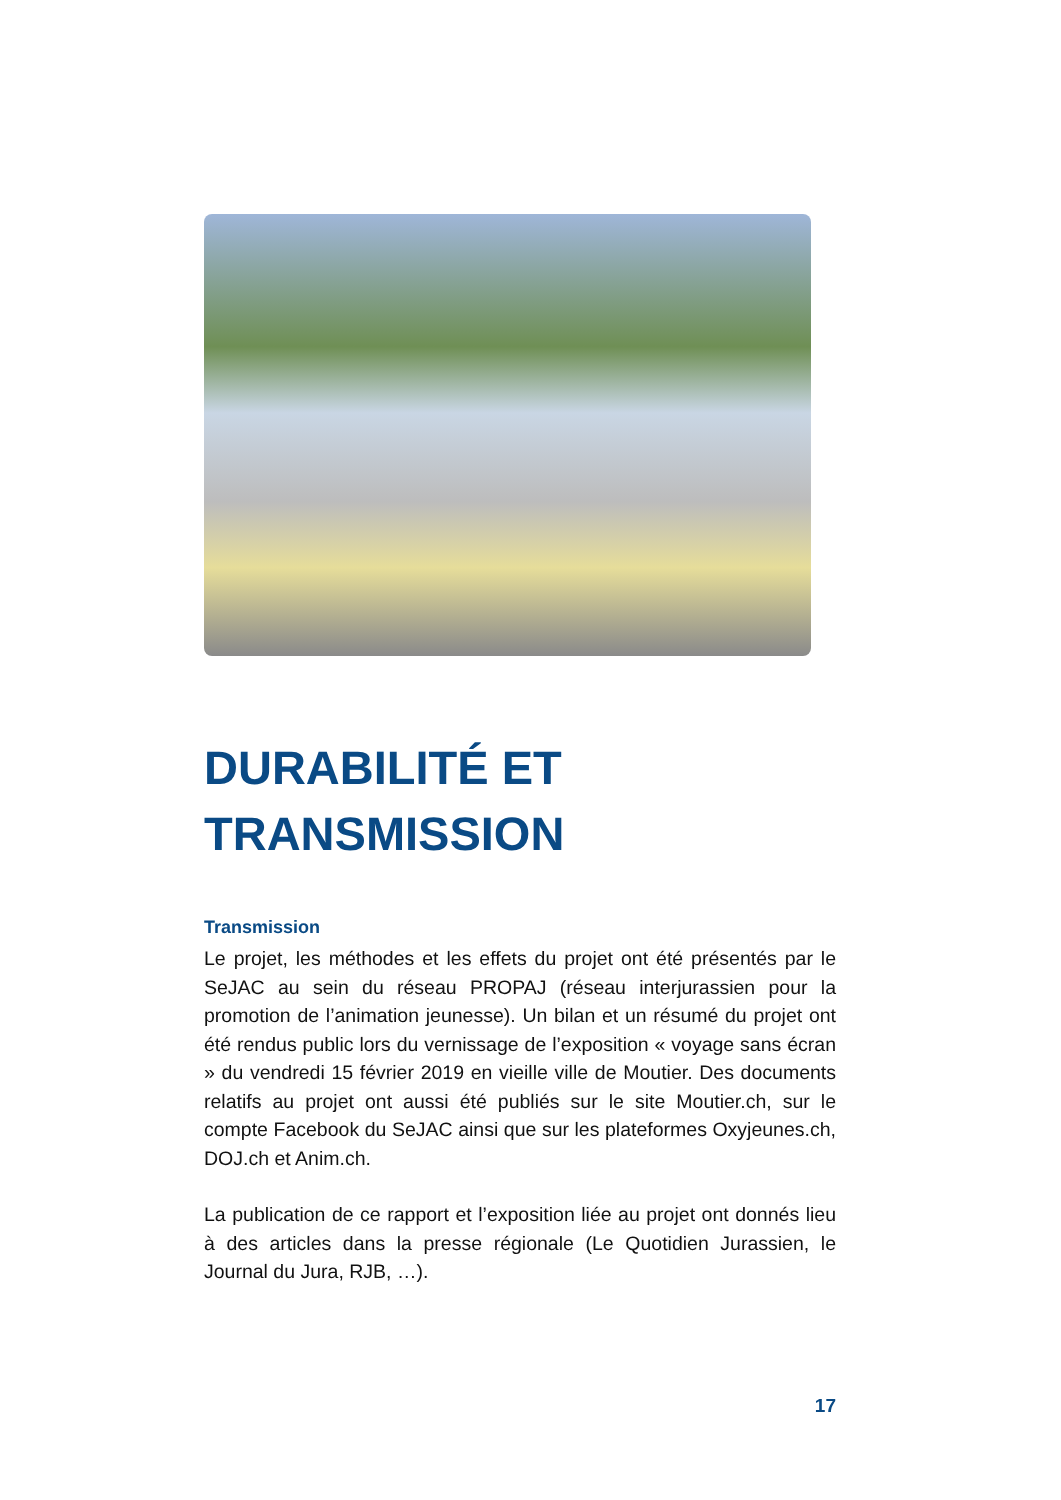DURABILITÉ ET
TRANSMISSION
Transmission
Le projet, les méthodes et les effets du projet ont été présentés par le SeJAC au sein du réseau PROPAJ (réseau interjurassien pour la promotion de l’animation jeunesse). Un bilan et un résumé du projet ont été rendus public lors du vernissage de l’exposition « voyage sans écran » du vendredi 15 février 2019 en vieille ville de Moutier. Des documents relatifs au projet ont aussi été publiés sur le site Moutier.ch, sur le compte Facebook du SeJAC ainsi que sur les plateformes Oxyjeunes.ch, DOJ.ch et Anim.ch.
La publication de ce rapport et l’exposition liée au projet ont donnés lieu à des articles dans la presse régionale (Le Quotidien Jurassien, le Journal du Jura, RJB, …).
17